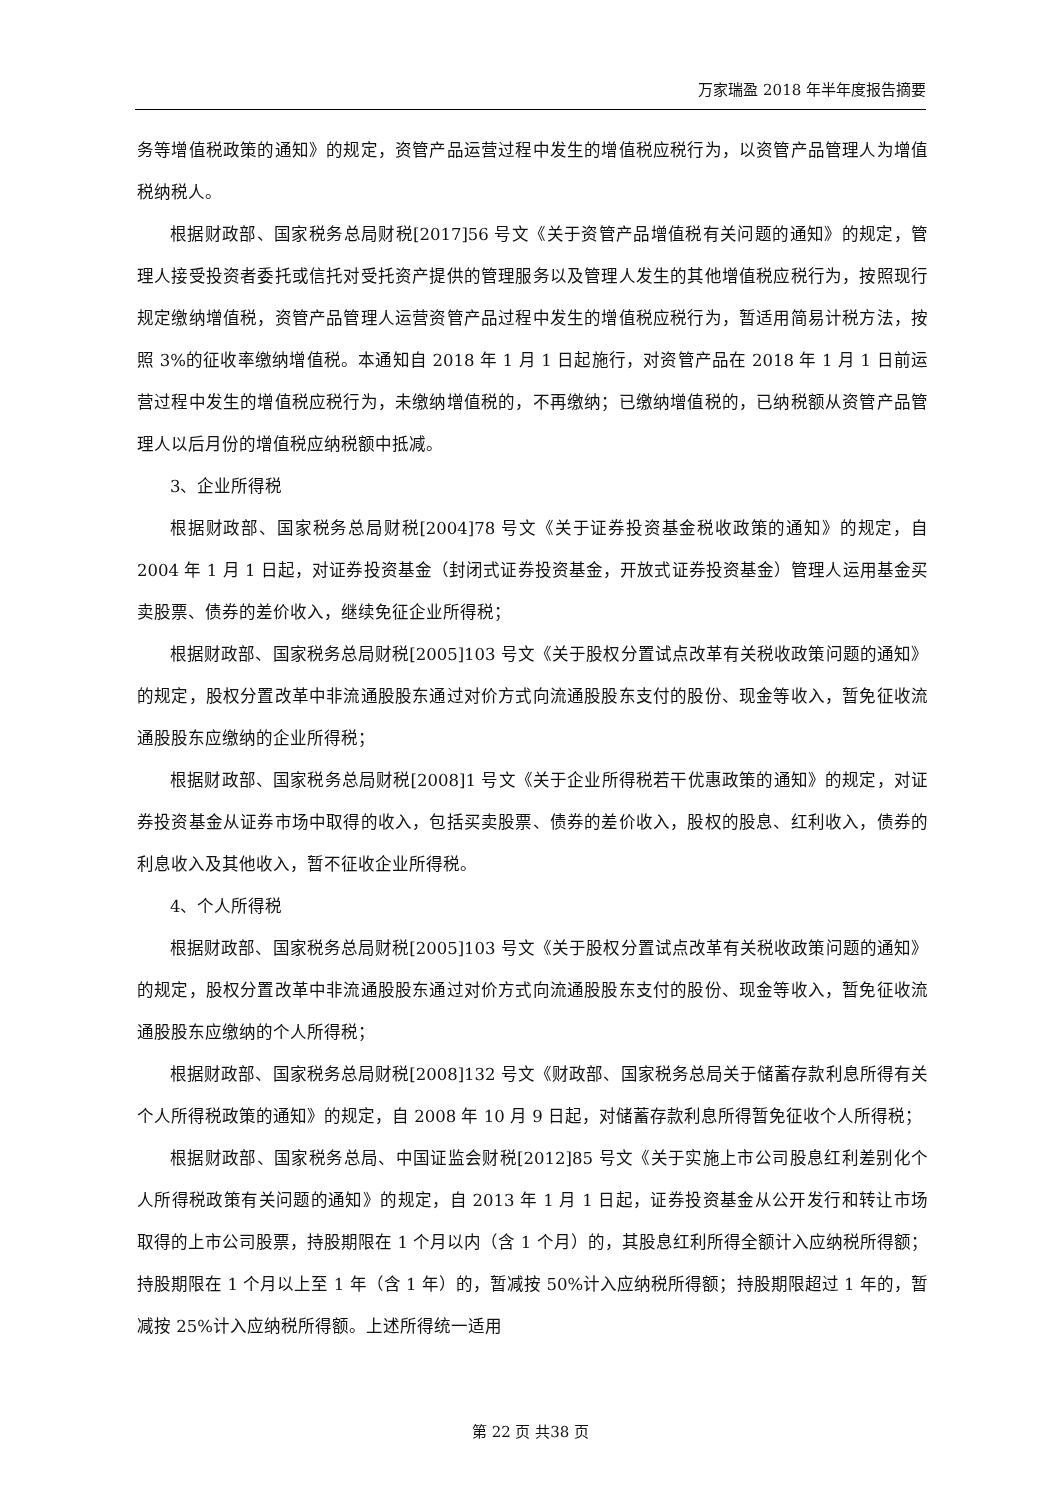万家瑞盈 2018 年半年度报告摘要
务等增值税政策的通知》的规定，资管产品运营过程中发生的增值税应税行为，以资管产品管理人为增值税纳税人。
根据财政部、国家税务总局财税[2017]56 号文《关于资管产品增值税有关问题的通知》的规定，管理人接受投资者委托或信托对受托资产提供的管理服务以及管理人发生的其他增值税应税行为，按照现行规定缴纳增值税，资管产品管理人运营资管产品过程中发生的增值税应税行为，暂适用简易计税方法，按照 3%的征收率缴纳增值税。本通知自 2018 年 1 月 1 日起施行，对资管产品在 2018 年 1 月 1 日前运营过程中发生的增值税应税行为，未缴纳增值税的，不再缴纳；已缴纳增值税的，已纳税额从资管产品管理人以后月份的增值税应纳税额中抵减。
3、企业所得税
根据财政部、国家税务总局财税[2004]78 号文《关于证券投资基金税收政策的通知》的规定，自 2004 年 1 月 1 日起，对证券投资基金（封闭式证券投资基金，开放式证券投资基金）管理人运用基金买卖股票、债券的差价收入，继续免征企业所得税；
根据财政部、国家税务总局财税[2005]103 号文《关于股权分置试点改革有关税收政策问题的通知》的规定，股权分置改革中非流通股股东通过对价方式向流通股股东支付的股份、现金等收入，暂免征收流通股股东应缴纳的企业所得税；
根据财政部、国家税务总局财税[2008]1 号文《关于企业所得税若干优惠政策的通知》的规定，对证券投资基金从证券市场中取得的收入，包括买卖股票、债券的差价收入，股权的股息、红利收入，债券的利息收入及其他收入，暂不征收企业所得税。
4、个人所得税
根据财政部、国家税务总局财税[2005]103 号文《关于股权分置试点改革有关税收政策问题的通知》的规定，股权分置改革中非流通股股东通过对价方式向流通股股东支付的股份、现金等收入，暂免征收流通股股东应缴纳的个人所得税；
根据财政部、国家税务总局财税[2008]132 号文《财政部、国家税务总局关于储蓄存款利息所得有关个人所得税政策的通知》的规定，自 2008 年 10 月 9 日起，对储蓄存款利息所得暂免征收个人所得税；
根据财政部、国家税务总局、中国证监会财税[2012]85 号文《关于实施上市公司股息红利差别化个人所得税政策有关问题的通知》的规定，自 2013 年 1 月 1 日起，证券投资基金从公开发行和转让市场取得的上市公司股票，持股期限在 1 个月以内（含 1 个月）的，其股息红利所得全额计入应纳税所得额；持股期限在 1 个月以上至 1 年（含 1 年）的，暂减按 50%计入应纳税所得额；持股期限超过 1 年的，暂减按 25%计入应纳税所得额。上述所得统一适用
第 22 页 共38 页